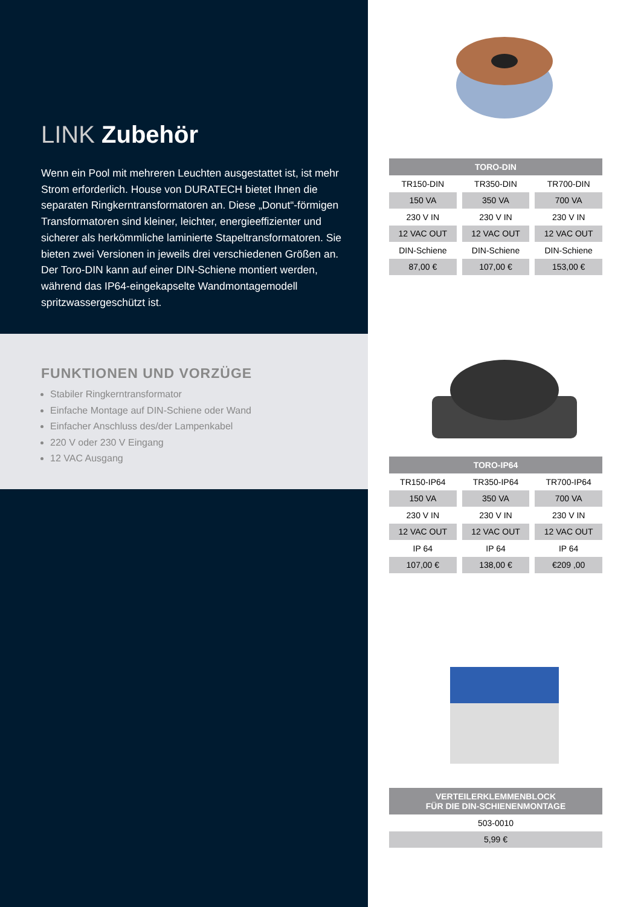LINK Zubehör
Wenn ein Pool mit mehreren Leuchten ausgestattet ist, ist mehr Strom erforderlich. House von DURATECH bietet Ihnen die separaten Ringkerntransformatoren an. Diese „Donut“-förmigen Transformatoren sind kleiner, leichter, energieeffizienter und sicherer als herkömmliche laminierte Stapeltransformatoren. Sie bieten zwei Versionen in jeweils drei verschiedenen Größen an. Der Toro-DIN kann auf einer DIN-Schiene montiert werden, während das IP64-eingekapselte Wandmontagemodell spritzwassergeschützt ist.
FUNKTIONEN UND VORZÜGE
Stabiler Ringkerntransformator
Einfache Montage auf DIN-Schiene oder Wand
Einfacher Anschluss des/der Lampenkabel
220 V oder 230 V Eingang
12 VAC Ausgang
| TORO-DIN | | |
| --- | --- | --- |
| TR150-DIN | TR350-DIN | TR700-DIN |
| 150 VA | 350 VA | 700 VA |
| 230 V IN | 230 V IN | 230 V IN |
| 12 VAC OUT | 12 VAC OUT | 12 VAC OUT |
| DIN-Schiene | DIN-Schiene | DIN-Schiene |
| 87,00 € | 107,00 € | 153,00 € |
| TORO-IP64 | | |
| --- | --- | --- |
| TR150-IP64 | TR350-IP64 | TR700-IP64 |
| 150 VA | 350 VA | 700 VA |
| 230 V IN | 230 V IN | 230 V IN |
| 12 VAC OUT | 12 VAC OUT | 12 VAC OUT |
| IP 64 | IP 64 | IP 64 |
| 107,00 € | 138,00 € | €209 ,00 |
| VERTEILERKLEMMENBLOCK FÜR DIE DIN-SCHIENENMONTAGE |
| --- |
| 503-0010 |
| 5,99 € |